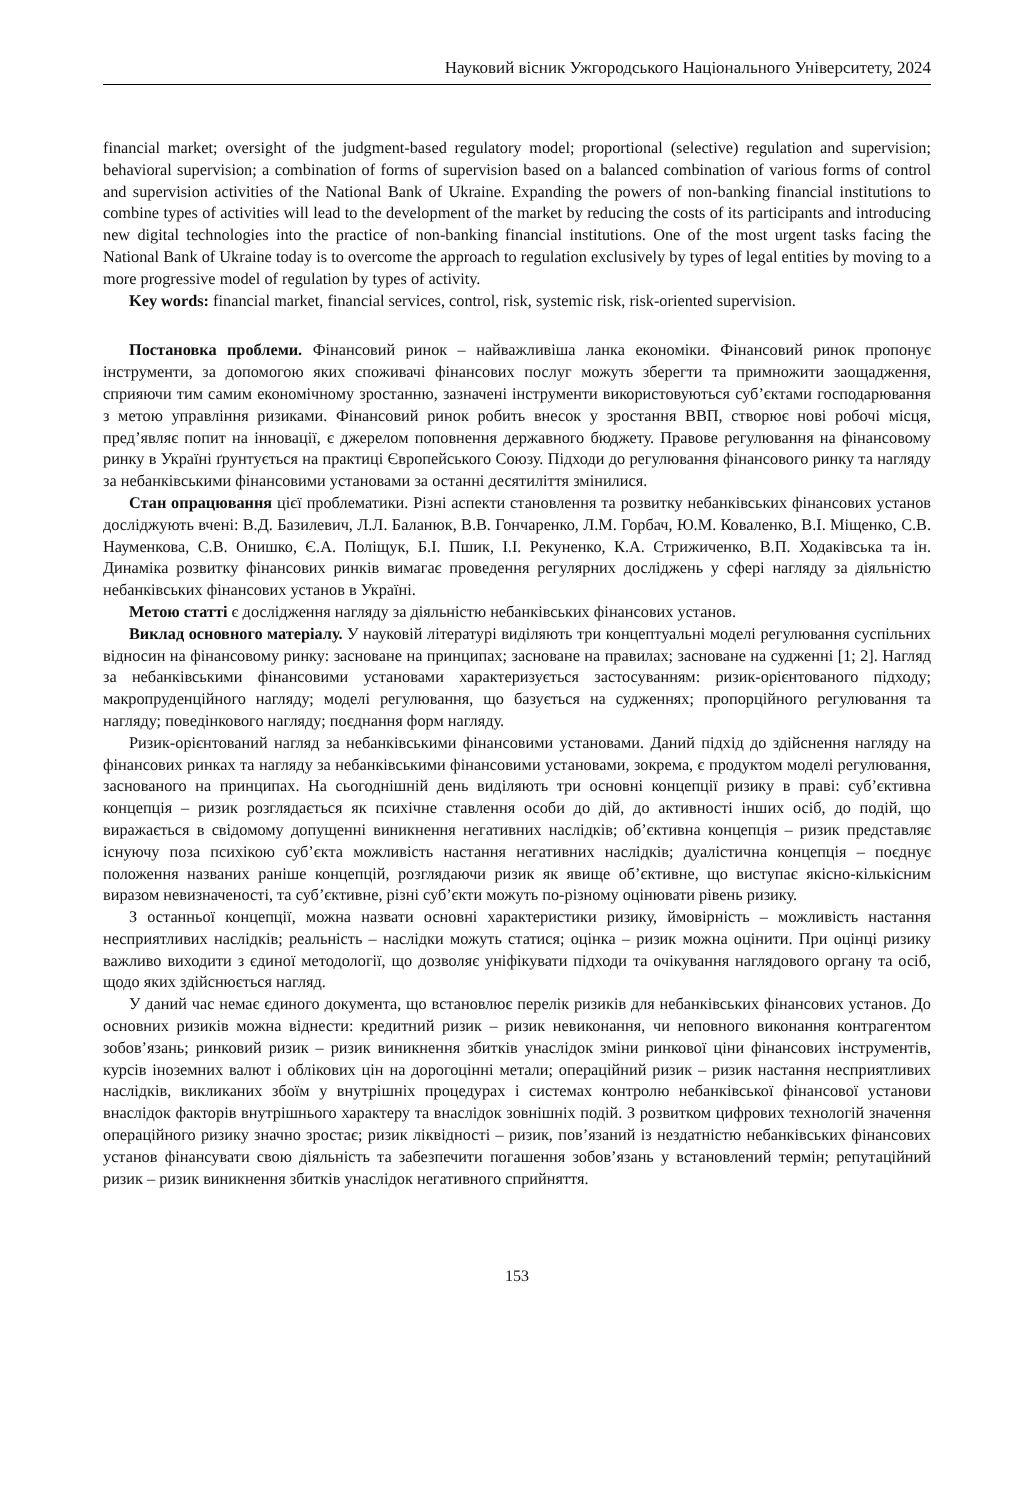Науковий вісник Ужгородського Національного Університету, 2024
financial market; oversight of the judgment-based regulatory model; proportional (selective) regulation and supervision; behavioral supervision; a combination of forms of supervision based on a balanced combination of various forms of control and supervision activities of the National Bank of Ukraine. Expanding the powers of non-banking financial institutions to combine types of activities will lead to the development of the market by reducing the costs of its participants and introducing new digital technologies into the practice of non-banking financial institutions. One of the most urgent tasks facing the National Bank of Ukraine today is to overcome the approach to regulation exclusively by types of legal entities by moving to a more progressive model of regulation by types of activity.
Key words: financial market, financial services, control, risk, systemic risk, risk-oriented supervision.
Постановка проблеми. Фінансовий ринок – найважливіша ланка економіки. Фінансовий ринок пропонує інструменти, за допомогою яких споживачі фінансових послуг можуть зберегти та примножити заощадження, сприяючи тим самим економічному зростанню, зазначені інструменти використовуються суб’єктами господарювання з метою управління ризиками. Фінансовий ринок робить внесок у зростання ВВП, створює нові робочі місця, пред’являє попит на інновації, є джерелом поповнення державного бюджету. Правове регулювання на фінансовому ринку в Україні ґрунтується на практиці Європейського Союзу. Підходи до регулювання фінансового ринку та нагляду за небанківськими фінансовими установами за останні десятиліття змінилися.
Стан опрацювання цієї проблематики. Різні аспекти становлення та розвитку небанківських фінансових установ досліджують вчені: В.Д. Базилевич, Л.Л. Баланюк, В.В. Гончаренко, Л.М. Горбач, Ю.М. Коваленко, В.І. Міщенко, С.В. Науменкова, С.В. Онишко, Є.А. Поліщук, Б.І. Пшик, І.І. Рекуненко, К.А. Стрижиченко, В.П. Ходаківська та ін. Динаміка розвитку фінансових ринків вимагає проведення регулярних досліджень у сфері нагляду за діяльністю небанківських фінансових установ в Україні.
Метою статті є дослідження нагляду за діяльністю небанківських фінансових установ.
Виклад основного матеріалу. У науковій літературі виділяють три концептуальні моделі регулювання суспільних відносин на фінансовому ринку: засноване на принципах; засноване на правилах; засноване на судженні [1; 2]. Нагляд за небанківськими фінансовими установами характеризується застосуванням: ризик-орієнтованого підходу; макропруденційного нагляду; моделі регулювання, що базується на судженнях; пропорційного регулювання та нагляду; поведінкового нагляду; поєднання форм нагляду.
Ризик-орієнтований нагляд за небанківськими фінансовими установами. Даний підхід до здійснення нагляду на фінансових ринках та нагляду за небанківськими фінансовими установами, зокрема, є продуктом моделі регулювання, заснованого на принципах. На сьогоднішній день виділяють три основні концепції ризику в праві: суб’єктивна концепція – ризик розглядається як психічне ставлення особи до дій, до активності інших осіб, до подій, що виражається в свідомому допущенні виникнення негативних наслідків; об’єктивна концепція – ризик представляє існуючу поза психікою суб’єкта можливість настання негативних наслідків; дуалістична концепція – поєднує положення названих раніше концепцій, розглядаючи ризик як явище об’єктивне, що виступає якісно-кількісним виразом невизначеності, та суб’єктивне, різні суб’єкти можуть по-різному оцінювати рівень ризику.
З останньої концепції, можна назвати основні характеристики ризику, ймовірність – можливість настання несприятливих наслідків; реальність – наслідки можуть статися; оцінка – ризик можна оцінити. При оцінці ризику важливо виходити з єдиної методології, що дозволяє уніфікувати підходи та очікування наглядового органу та осіб, щодо яких здійснюється нагляд.
У даний час немає єдиного документа, що встановлює перелік ризиків для небанківських фінансових установ. До основних ризиків можна віднести: кредитний ризик – ризик невиконання, чи неповного виконання контрагентом зобов’язань; ринковий ризик – ризик виникнення збитків унаслідок зміни ринкової ціни фінансових інструментів, курсів іноземних валют і облікових цін на дорогоцінні метали; операційний ризик – ризик настання несприятливих наслідків, викликаних збоїм у внутрішніх процедурах і системах контролю небанківської фінансової установи внаслідок факторів внутрішнього характеру та внаслідок зовнішніх подій. З розвитком цифрових технологій значення операційного ризику значно зростає; ризик ліквідності – ризик, пов’язаний із нездатністю небанківських фінансових установ фінансувати свою діяльність та забезпечити погашення зобов’язань у встановлений термін; репутаційний ризик – ризик виникнення збитків унаслідок негативного сприйняття.
153